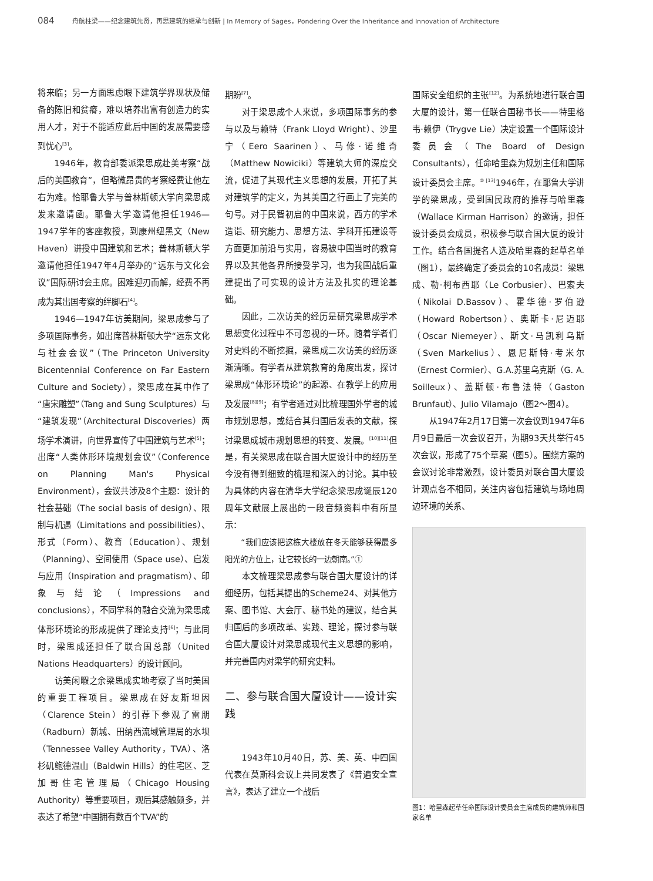084 舟航柱梁——纪念建筑先贤，再思建筑的继承与创新 | In Memory of Sages，Pondering Over the Inheritance and Innovation of Architecture
将来临；另一方面思虑眼下建筑学界现状及储备的陈旧和贫瘠，难以培养出富有创造力的实用人才，对于不能适应此后中国的发展需要感到忧心<sup>[3]</sup>。
1946年，教育部委派梁思成赴美考察“战后的美国教育”，但略微昂贵的考察经费让他左右为难。恰耶鲁大学与普林斯顿大学向梁思成发来邀请函。耶鲁大学邀请他担任1946—1947学年的客座教授，到康州纽黑文（New Haven）讲授中国建筑和艺术；普林斯顿大学邀请他担任1947年4月举办的“远东与文化会议”国际研讨会主席。困难迎刃而解，经费不再成为其出国考察的绊脚石<sup>[4]</sup>。
1946—1947年访美期间，梁思成参与了多项国际事务，如出席普林斯顿大学“远东文化与社会会议”（The Princeton University Bicentennial Conference on Far Eastern Culture and Society），梁思成在其中作了“唐宋雕塑”（Tang and Sung Sculptures）与“建筑发现”（Architectural Discoveries）两场学术演讲，向世界宣传了中国建筑与艺术<sup>[5]</sup>；出席“人类体形环境规划会议”（Conference on Planning Man's Physical Environment），会议共涉及8个主题：设计的社会基础（The social basis of design）、限制与机遇（Limitations and possibilities）、形式（Form）、教育（Education）、规划（Planning）、空间使用（Space use）、启发与应用（Inspiration and pragmatism）、印象与结论（Impressions and conclusions），不同学科的融合交流为梁思成体形环境论的形成提供了理论支持<sup>[6]</sup>；与此同时，梁思成还担任了联合国总部（United Nations Headquarters）的设计顾问。
访美闲暇之余梁思成实地考察了当时美国的重要工程项目。梁思成在好友斯坦因（Clarence Stein）的引荐下参观了雷朋（Radburn）新城、田纳西流域管理局的水坝（Tennessee Valley Authority，TVA）、洛杉矶鲍德温山（Baldwin Hills）的住宅区、芝加哥住宅管理局（Chicago Housing Authority）等重要项目，观后其感触颇多，并表达了希望“中国拥有数百个TVA”的
期盼<sup>[7]</sup>。
对于梁思成个人来说，多项国际事务的参与以及与赖特（Frank Lloyd Wright）、沙里宁（Eero Saarinen）、马修·诺维奇（Matthew Nowiciki）等建筑大师的深度交流，促进了其现代主义思想的发展，开拓了其对建筑学的定义，为其美国之行画上了完美的句号。对于民智初启的中国来说，西方的学术造诣、研究能力、思想方法、学科开拓建设等方面更加前沿与实用，容易被中国当时的教育界以及其他各界所接受学习，也为我国战后重建提出了可实现的设计方法及扎实的理论基础。
因此，二次访美的经历是研究梁思成学术思想变化过程中不可忽视的一环。随着学者们对史料的不断挖掘，梁思成二次访美的经历逐渐清晰。有学者从建筑教育的角度出发，探讨梁思成“体形环境论”的起源、在教学上的应用及发展<sup>[8][9]</sup>；有学者通过对比梳理国外学者的城市规划思想，或结合其归国后发表的文献，探讨梁思成城市规划思想的转变、发展。<sup>[10][11]</sup>但是，有关梁思成在联合国大厦设计中的经历至今没有得到细致的梳理和深入的讨论。其中较为具体的内容在清华大学纪念梁思成诞辰120周年文献展上展出的一段音频资料中有所显示：
“我们应该把这栋大楼放在冬天能够获得最多阳光的方位上，让它较长的一边朝南。”①
本文梳理梁思成参与联合国大厦设计的详细经历，包括其提出的Scheme24、对其他方案、图书馆、大会厅、秘书处的建议，结合其归国后的多项改革、实践、理论，探讨参与联合国大厦设计对梁思成现代主义思想的影响，并完善国内对梁学的研究史料。
二、参与联合国大厦设计——设计实践
1943年10月40日，苏、美、英、中四国代表在莫斯科会议上共同发表了《普遍安全宣言》，表达了建立一个战后
国际安全组织的主张<sup>[12]</sup>。为系统地进行联合国大厦的设计，第一任联合国秘书长——特里格韦·赖伊（Trygve Lie）决定设置一个国际设计委员会（The Board of Design Consultants），任命哈里森为规划主任和国际设计委员会主席。<sup>② [13]</sup>1946年，在耶鲁大学讲学的梁思成，受到国民政府的推荐与哈里森（Wallace Kirman Harrison）的邀请，担任设计委员会成员，积极参与联合国大厦的设计工作。结合各国提名人选及哈里森的起草名单（图1），最终确定了委员会的10名成员：梁思成、勒·柯布西耶（Le Corbusier）、巴索夫（Nikolai D.Bassov）、霍华德·罗伯逊（Howard Robertson）、奥斯卡·尼迈耶（Oscar Niemeyer）、斯文·马凯利乌斯（Sven Markelius）、恩尼斯特·考米尔（Ernest Cormier）、G.A.苏里乌克斯（G. A. Soilleux）、盖斯顿·布鲁法特（Gaston Brunfaut）、Julio Vilamajo（图2～图4）。
从1947年2月17日第一次会议到1947年6月9日最后一次会议召开，为期93天共举行45次会议，形成了75个草案（图5）。围绕方案的会议讨论非常激烈，设计委员对联合国大厦设计观点各不相同，关注内容包括建筑与场地周边环境的关系、
图1：哈里森起草任命国际设计委员会主席成员的建筑师和国家名单